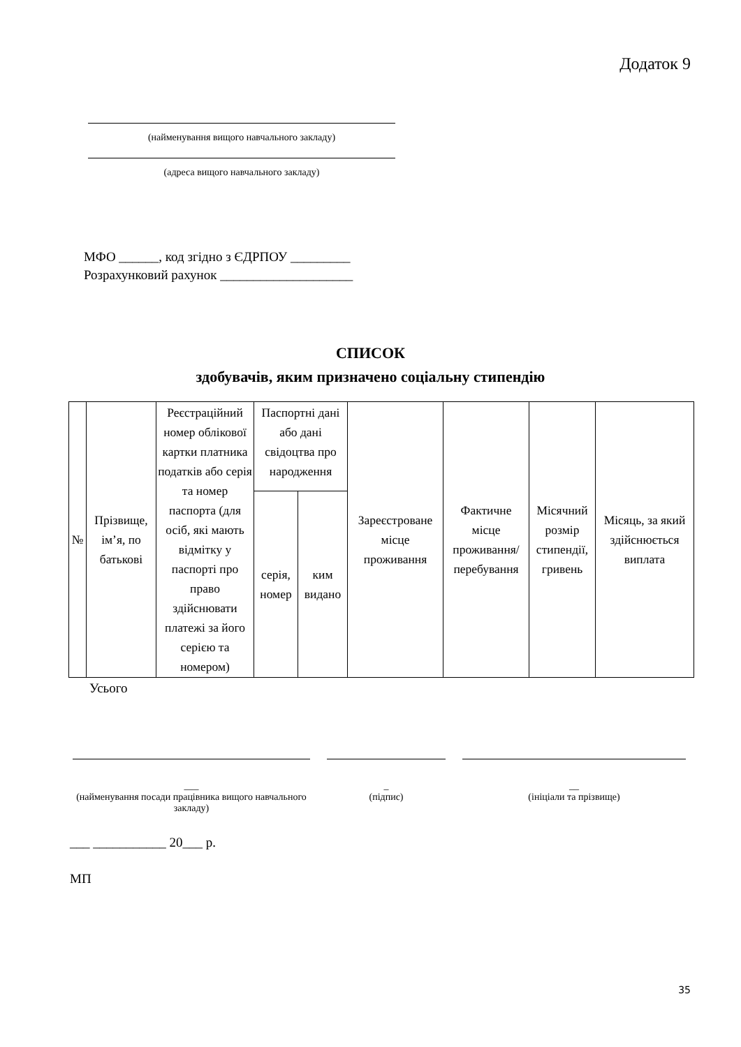Додаток 9
(найменування вищого навчального закладу)
(адреса вищого навчального закладу)
МФО ______, код згідно з ЄДРПОУ _________
Розрахунковий рахунок ____________________
СПИСОК
здобувачів, яким призначено соціальну стипендію
| № | Прізвище, ім’я, по батькові | Реєстраційний номер облікової картки платника податків або серія та номер паспорта (для осіб, які мають відмітку у паспорті про право здійснювати платежі за його серією та номером) | Паспортні дані або дані свідоцтва про народження | | Зареєстроване місце проживання | Фактичне місце проживання/ перебування | Місячний розмір стипендії, гривень | Місяць, за який здійснюється виплата |
| | | | серія, номер | ким видано | | | | |
Усього
___
(найменування посади працівника вищого навчального закладу)
_
(підпис)
__
(ініціали та прізвище)
___ ___________ 20___ р.
МП
35